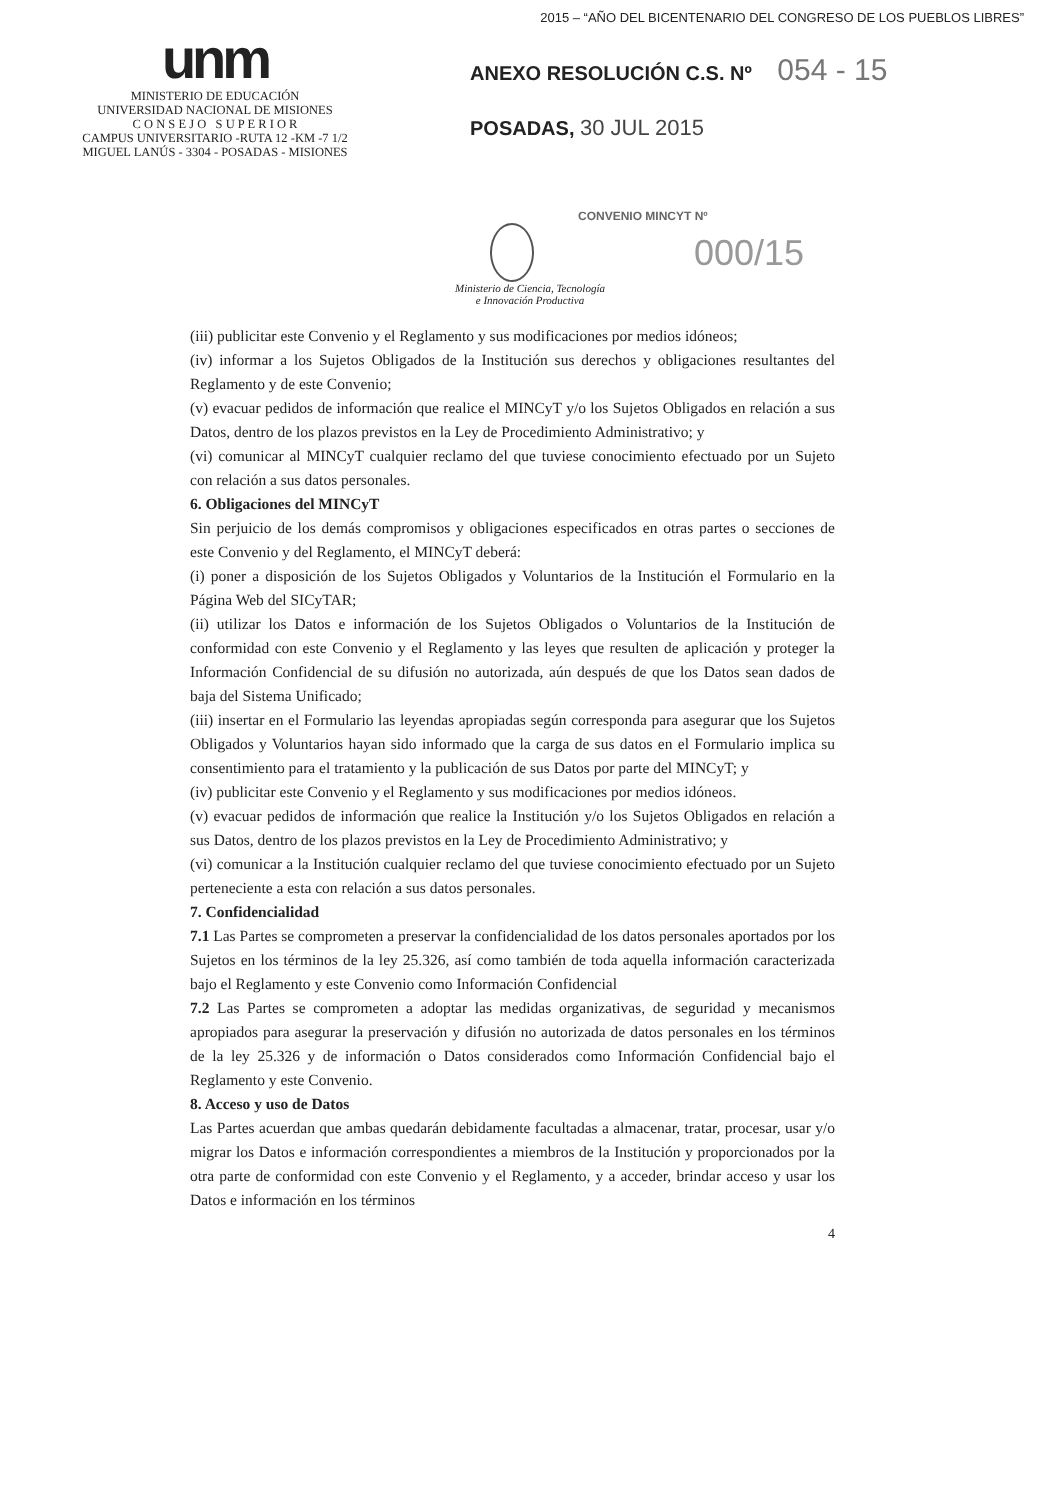2015 – “AÑO DEL BICENTENARIO DEL CONGRESO DE LOS PUEBLOS LIBRES”
unm
MINISTERIO DE EDUCACIÓN
UNIVERSIDAD NACIONAL DE MISIONES
C O N S E J O S U P E R I O R
CAMPUS UNIVERSITARIO -RUTA 12 -KM -7 1/2
MIGUEL LANÚS - 3304 - POSADAS - MISIONES
ANEXO RESOLUCIÓN C.S. Nº 054 - 15
POSADAS, 30 JUL 2015
CONVENIO MINCYT Nº
000/15
Ministerio de Ciencia, Tecnología
e Innovación Productiva
(iii) publicitar este Convenio y el Reglamento y sus modificaciones por medios idóneos;
(iv) informar a los Sujetos Obligados de la Institución sus derechos y obligaciones resultantes del Reglamento y de este Convenio;
(v) evacuar pedidos de información que realice el MINCyT y/o los Sujetos Obligados en relación a sus Datos, dentro de los plazos previstos en la Ley de Procedimiento Administrativo; y
(vi) comunicar al MINCyT cualquier reclamo del que tuviese conocimiento efectuado por un Sujeto con relación a sus datos personales.
6. Obligaciones del MINCyT
Sin perjuicio de los demás compromisos y obligaciones especificados en otras partes o secciones de este Convenio y del Reglamento, el MINCyT deberá:
(i) poner a disposición de los Sujetos Obligados y Voluntarios de la Institución el Formulario en la Página Web del SICyTAR;
(ii) utilizar los Datos e información de los Sujetos Obligados o Voluntarios de la Institución de conformidad con este Convenio y el Reglamento y las leyes que resulten de aplicación y proteger la Información Confidencial de su difusión no autorizada, aún después de que los Datos sean dados de baja del Sistema Unificado;
(iii) insertar en el Formulario las leyendas apropiadas según corresponda para asegurar que los Sujetos Obligados y Voluntarios hayan sido informado que la carga de sus datos en el Formulario implica su consentimiento para el tratamiento y la publicación de sus Datos por parte del MINCyT; y
(iv) publicitar este Convenio y el Reglamento y sus modificaciones por medios idóneos.
(v) evacuar pedidos de información que realice la Institución y/o los Sujetos Obligados en relación a sus Datos, dentro de los plazos previstos en la Ley de Procedimiento Administrativo; y
(vi) comunicar a la Institución cualquier reclamo del que tuviese conocimiento efectuado por un Sujeto perteneciente a esta con relación a sus datos personales.
7. Confidencialidad
7.1 Las Partes se comprometen a preservar la confidencialidad de los datos personales aportados por los Sujetos en los términos de la ley 25.326, así como también de toda aquella información caracterizada bajo el Reglamento y este Convenio como Información Confidencial
7.2 Las Partes se comprometen a adoptar las medidas organizativas, de seguridad y mecanismos apropiados para asegurar la preservación y difusión no autorizada de datos personales en los términos de la ley 25.326 y de información o Datos considerados como Información Confidencial bajo el Reglamento y este Convenio.
8. Acceso y uso de Datos
Las Partes acuerdan que ambas quedarán debidamente facultadas a almacenar, tratar, procesar, usar y/o migrar los Datos e información correspondientes a miembros de la Institución y proporcionados por la otra parte de conformidad con este Convenio y el Reglamento, y a acceder, brindar acceso y usar los Datos e información en los términos
4